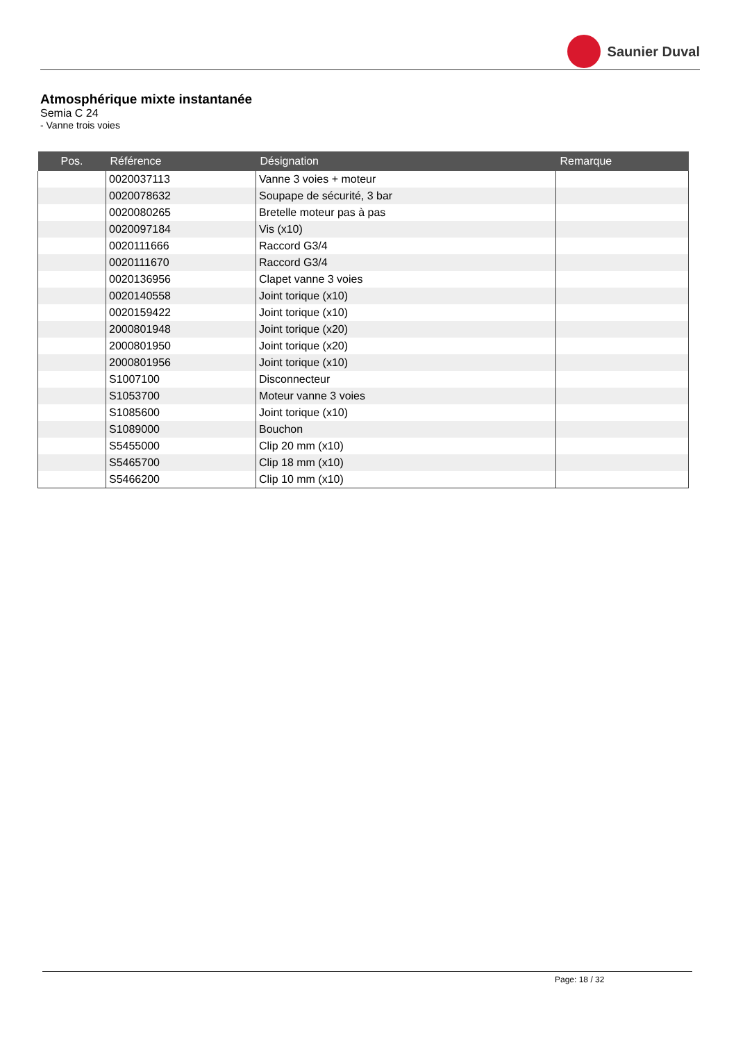Saunier Duval
Atmosphérique mixte instantanée
Semia C 24
- Vanne trois voies
| Pos. | Référence | Désignation | Remarque |
| --- | --- | --- | --- |
| | 0020037113 | Vanne 3 voies + moteur | |
| | 0020078632 | Soupape de sécurité, 3 bar | |
| | 0020080265 | Bretelle moteur pas à pas | |
| | 0020097184 | Vis (x10) | |
| | 0020111666 | Raccord G3/4 | |
| | 0020111670 | Raccord G3/4 | |
| | 0020136956 | Clapet vanne 3 voies | |
| | 0020140558 | Joint torique (x10) | |
| | 0020159422 | Joint torique (x10) | |
| | 2000801948 | Joint torique (x20) | |
| | 2000801950 | Joint torique (x20) | |
| | 2000801956 | Joint torique (x10) | |
| | S1007100 | Disconnecteur | |
| | S1053700 | Moteur vanne 3 voies | |
| | S1085600 | Joint torique (x10) | |
| | S1089000 | Bouchon | |
| | S5455000 | Clip 20 mm (x10) | |
| | S5465700 | Clip 18 mm (x10) | |
| | S5466200 | Clip 10 mm (x10) | |
Page: 18 / 32